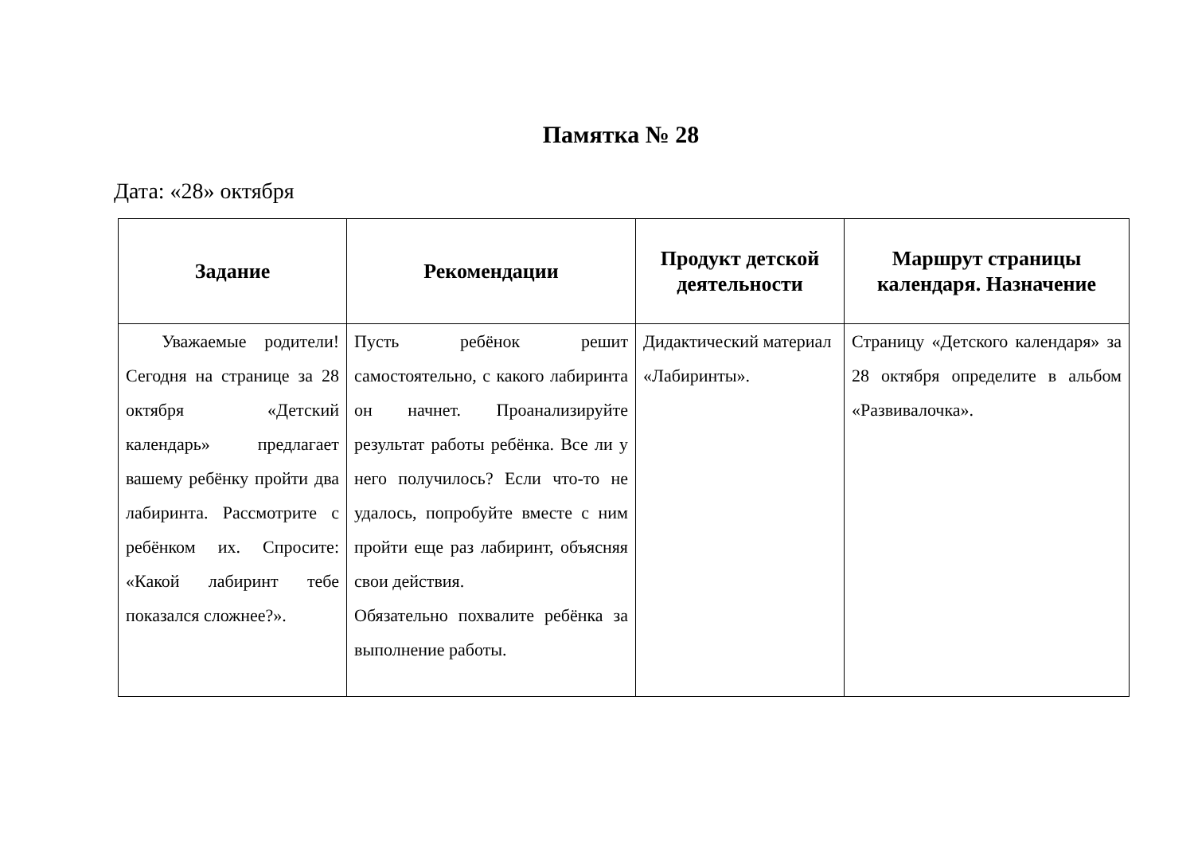Памятка № 28
Дата: «28» октября
| Задание | Рекомендации | Продукт детской деятельности | Маршрут страницы календаря. Назначение |
| --- | --- | --- | --- |
| Уважаемые родители! Сегодня на странице за 28 октября «Детский календарь» предлагает вашему ребёнку пройти два лабиринта. Рассмотрите с ребёнком их. Спросите: «Какой лабиринт тебе показался сложнее?». | Пусть ребёнок решит самостоятельно, с какого лабиринта он начнет. Проанализируйте результат работы ребёнка. Все ли у него получилось? Если что-то не удалось, попробуйте вместе с ним пройти еще раз лабиринт, объясняя свои действия. Обязательно похвалите ребёнка за выполнение работы. | Дидактический материал «Лабиринты». | Страницу «Детского календаря» за 28 октября определите в альбом «Развивалочка». |